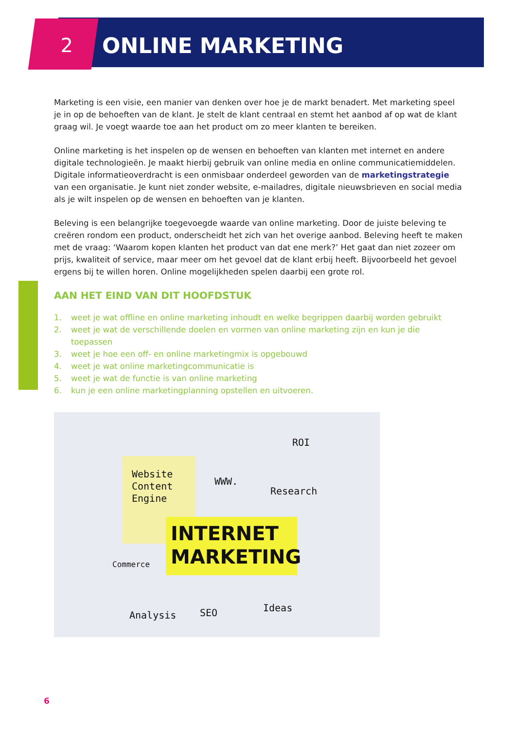2 ONLINE MARKETING
Marketing is een visie, een manier van denken over hoe je de markt benadert. Met marketing speel je in op de behoeften van de klant. Je stelt de klant centraal en stemt het aanbod af op wat de klant graag wil. Je voegt waarde toe aan het product om zo meer klanten te bereiken.
Online marketing is het inspelen op de wensen en behoeften van klanten met internet en andere digitale technologieën. Je maakt hierbij gebruik van online media en online communicatiemiddelen. Digitale informatieoverdracht is een onmisbaar onderdeel geworden van de marketingstrategie van een organisatie. Je kunt niet zonder website, e-mailadres, digitale nieuwsbrieven en social media als je wilt inspelen op de wensen en behoeften van je klanten.
Beleving is een belangrijke toegevoegde waarde van online marketing. Door de juiste beleving te creëren rondom een product, onderscheidt het zich van het overige aanbod. Beleving heeft te maken met de vraag: ‘Waarom kopen klanten het product van dat ene merk?’ Het gaat dan niet zozeer om prijs, kwaliteit of service, maar meer om het gevoel dat de klant erbij heeft. Bijvoorbeeld het gevoel ergens bij te willen horen. Online mogelijkheden spelen daarbij een grote rol.
AAN HET EIND VAN DIT HOOFDSTUK
1. weet je wat offline en online marketing inhoudt en welke begrippen daarbij worden gebruikt
2. weet je wat de verschillende doelen en vormen van online marketing zijn en kun je die toepassen
3. weet je hoe een off- en online marketingmix is opgebouwd
4. weet je wat online marketingcommunicatie is
5. weet je wat de functie is van online marketing
6. kun je een online marketingplanning opstellen en uitvoeren.
Website
Content
Engine
WWW.
ROI
Research
INTERNET
MARKETING
Commerce
Analysis SEO Ideas
6